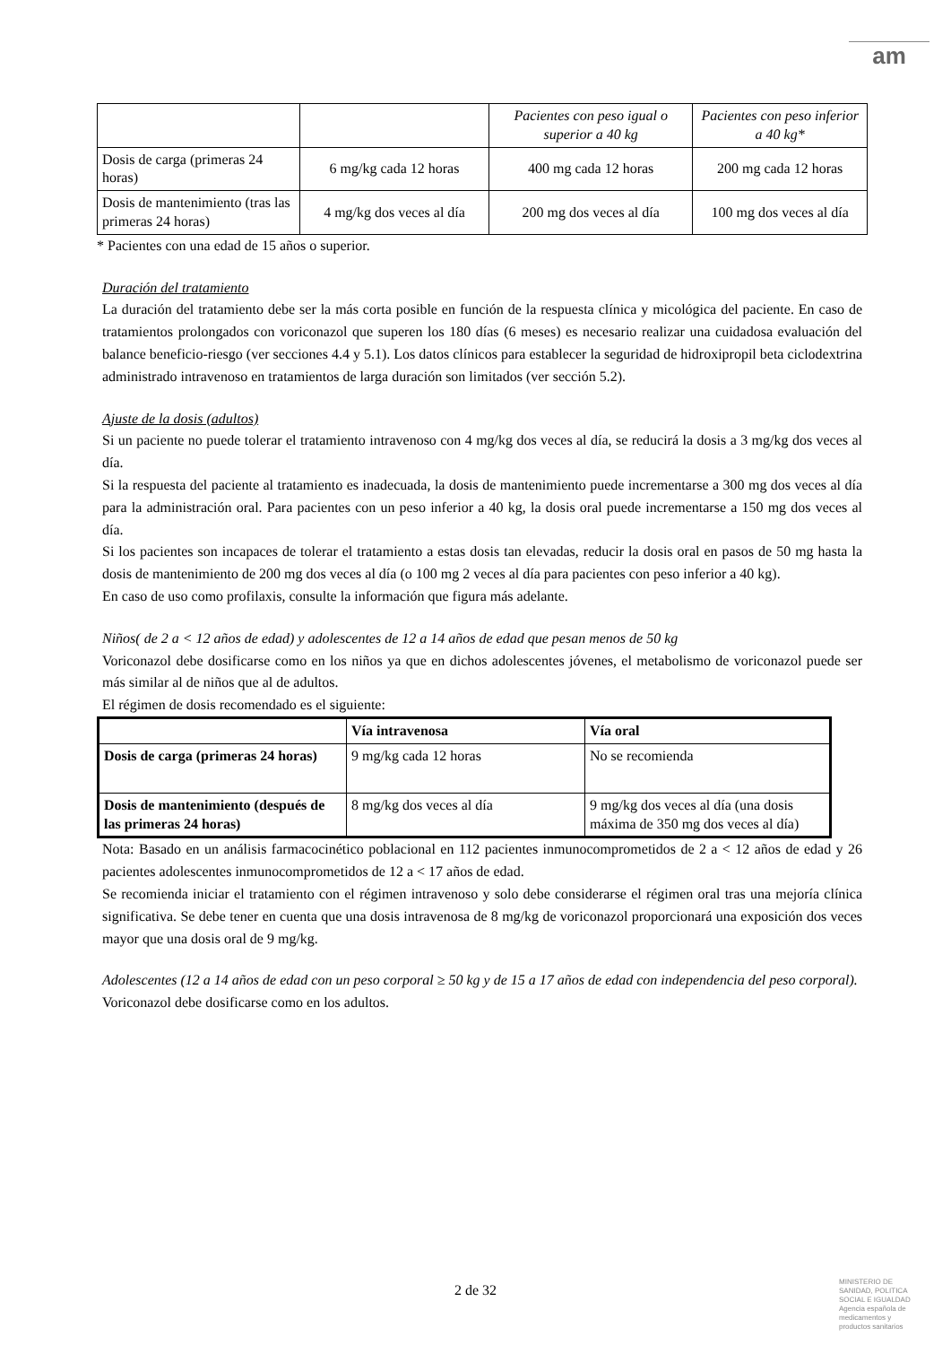am
| | | Pacientes con peso igual o superior a 40 kg | Pacientes con peso inferior a 40 kg* |
| --- | --- | --- | --- |
| Dosis de carga (primeras 24 horas) | 6 mg/kg cada 12 horas | 400 mg cada 12 horas | 200 mg cada 12 horas |
| Dosis de mantenimiento (tras las primeras 24 horas) | 4 mg/kg dos veces al día | 200 mg dos veces al día | 100 mg dos veces al día |
* Pacientes con una edad de 15 años o superior.
Duración del tratamiento
La duración del tratamiento debe ser la más corta posible en función de la respuesta clínica y micológica del paciente. En caso de tratamientos prolongados con voriconazol que superen los 180 días (6 meses) es necesario realizar una cuidadosa evaluación del balance beneficio-riesgo (ver secciones 4.4 y 5.1). Los datos clínicos para establecer la seguridad de hidroxipropil beta ciclodextrina administrado intravenoso en tratamientos de larga duración son limitados (ver sección 5.2).
Ajuste de la dosis (adultos)
Si un paciente no puede tolerar el tratamiento intravenoso con 4 mg/kg dos veces al día, se reducirá la dosis a 3 mg/kg dos veces al día.
Si la respuesta del paciente al tratamiento es inadecuada, la dosis de mantenimiento puede incrementarse a 300 mg dos veces al día para la administración oral. Para pacientes con un peso inferior a 40 kg, la dosis oral puede incrementarse a 150 mg dos veces al día.
Si los pacientes son incapaces de tolerar el tratamiento a estas dosis tan elevadas, reducir la dosis oral en pasos de 50 mg hasta la dosis de mantenimiento de 200 mg dos veces al día (o 100 mg 2 veces al día para pacientes con peso inferior a 40 kg).
En caso de uso como profilaxis, consulte la información que figura más adelante.
Niños( de 2 a < 12 años de edad) y adolescentes de 12 a 14 años de edad que pesan menos de 50 kg
Voriconazol debe dosificarse como en los niños ya que en dichos adolescentes jóvenes, el metabolismo de voriconazol puede ser más similar al de niños que al de adultos.
El régimen de dosis recomendado es el siguiente:
| | Vía intravenosa | Vía oral |
| --- | --- | --- |
| Dosis de carga (primeras 24 horas) | 9 mg/kg cada 12 horas | No se recomienda |
| Dosis de mantenimiento (después de las primeras 24 horas) | 8 mg/kg dos veces al día | 9 mg/kg dos veces al día (una dosis máxima de 350 mg dos veces al día) |
Nota: Basado en un análisis farmacocinético poblacional en 112 pacientes inmunocomprometidos de 2 a < 12 años de edad y 26 pacientes adolescentes inmunocomprometidos de 12 a < 17 años de edad.
Se recomienda iniciar el tratamiento con el régimen intravenoso y solo debe considerarse el régimen oral tras una mejoría clínica significativa. Se debe tener en cuenta que una dosis intravenosa de 8 mg/kg de voriconazol proporcionará una exposición dos veces mayor que una dosis oral de 9 mg/kg.
Adolescentes (12 a 14 años de edad con un peso corporal ≥ 50 kg y de 15 a 17 años de edad con independencia del peso corporal).
Voriconazol debe dosificarse como en los adultos.
2 de 32
MINISTERIO DE
SANIDAD, POLITICA
SOCIAL E IGUALDAD
Agencia española de
medicamentos y
productos sanitarios